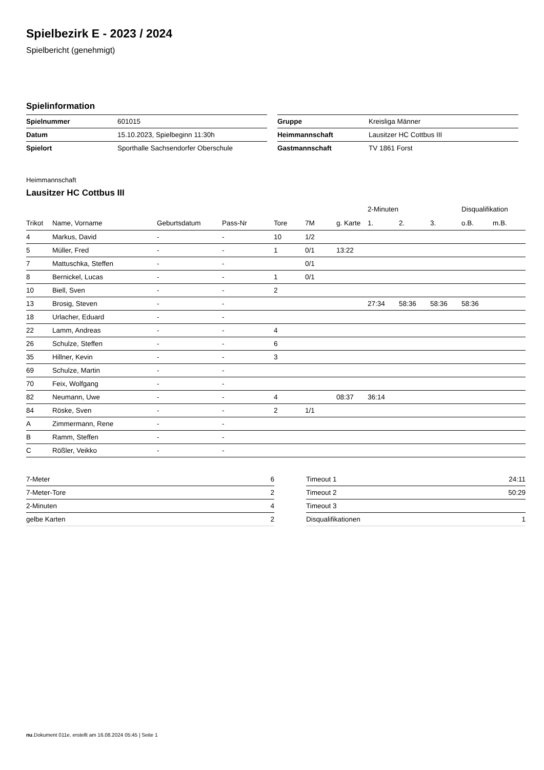Spielbezirk E - 2023 / 2024
Spielbericht (genehmigt)
Spielinformation
| Spielnummer | 601015 |
| Datum | 15.10.2023, Spielbeginn 11:30h |
| Spielort | Sporthalle Sachsendorfer Oberschule |
| Gruppe | Kreisliga Männer |
| Heimmannschaft | Lausitzer HC Cottbus III |
| Gastmannschaft | TV 1861 Forst |
Heimmannschaft
Lausitzer HC Cottbus III
| | | | | | | | 2-Minuten | | | Disqualifikation | |
| --- | --- | --- | --- | --- | --- | --- | --- | --- | --- | --- | --- |
| Trikot | Name, Vorname | Geburtsdatum | Pass-Nr | Tore | 7M | g. Karte | 1. | 2. | 3. | o.B. | m.B. |
| 4 | Markus, David | - | - | 10 | 1/2 | | | | | | |
| 5 | Müller, Fred | - | - | 1 | 0/1 | 13:22 | | | | | |
| 7 | Mattuschka, Steffen | - | - | | 0/1 | | | | | | |
| 8 | Bernickel, Lucas | - | - | 1 | 0/1 | | | | | | |
| 10 | Biell, Sven | - | - | 2 | | | | | | | |
| 13 | Brosig, Steven | - | - | | | | 27:34 | 58:36 | 58:36 | 58:36 | |
| 18 | Urlacher, Eduard | - | - | | | | | | | | |
| 22 | Lamm, Andreas | - | - | 4 | | | | | | | |
| 26 | Schulze, Steffen | - | - | 6 | | | | | | | |
| 35 | Hillner, Kevin | - | - | 3 | | | | | | | |
| 69 | Schulze, Martin | - | - | | | | | | | | |
| 70 | Feix, Wolfgang | - | - | | | | | | | | |
| 82 | Neumann, Uwe | - | - | 4 | | 08:37 | 36:14 | | | | |
| 84 | Röske, Sven | - | - | 2 | 1/1 | | | | | | |
| A | Zimmermann, Rene | - | - | | | | | | | | |
| B | Ramm, Steffen | - | - | | | | | | | | |
| C | Rößler, Veikko | - | - | | | | | | | | |
| 7-Meter | 6 |
| 7-Meter-Tore | 2 |
| 2-Minuten | 4 |
| gelbe Karten | 2 |
| Timeout 1 | 24:11 |
| Timeout 2 | 50:29 |
| Timeout 3 | |
| Disqualifikationen | 1 |
nu.Dokument 011e, erstellt am 16.08.2024 05:45 | Seite 1